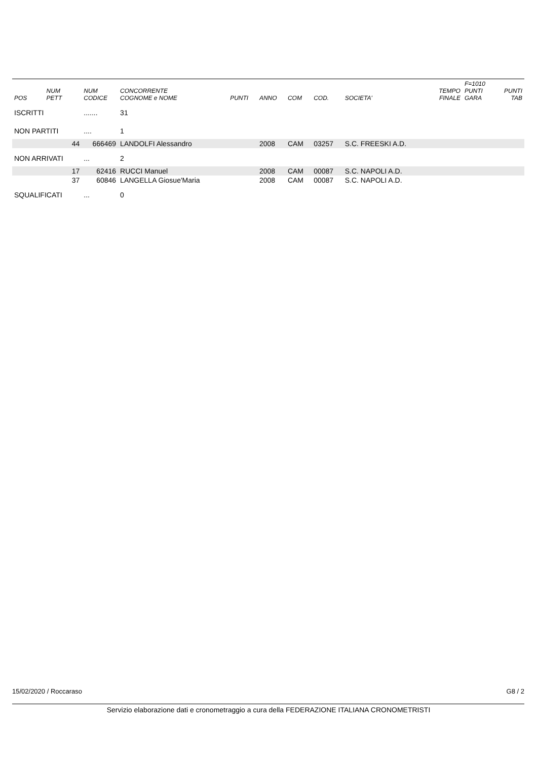| POS | NUM PETT | NUM CODICE | CONCORRENTE COGNOME e NOME | PUNTI | ANNO | COM | COD. | SOCIETA' | TEMPO FINALE | F=1010 PUNTI GARA | PUNTI TAB |
| --- | --- | --- | --- | --- | --- | --- | --- | --- | --- | --- | --- |
| ISCRITTI | | ....... | 31 | | | | | | | | |
| NON PARTITI | | .... | 1 | | | | | | | | |
| | 44 | 666469 | LANDOLFI Alessandro | | 2008 | CAM | 03257 | S.C. FREESKI A.D. | | | |
| NON ARRIVATI | | ... | 2 | | | | | | | | |
| | 17 | 62416 | RUCCI Manuel | | 2008 | CAM | 00087 | S.C. NAPOLI A.D. | | | |
| | 37 | 60846 | LANGELLA Giosue'Maria | | 2008 | CAM | 00087 | S.C. NAPOLI A.D. | | | |
| SQUALIFICATI | | ... | 0 | | | | | | | | |
15/02/2020 / Roccaraso G8 / 2
Servizio elaborazione dati e cronometraggio a cura della FEDERAZIONE ITALIANA CRONOMETRISTI